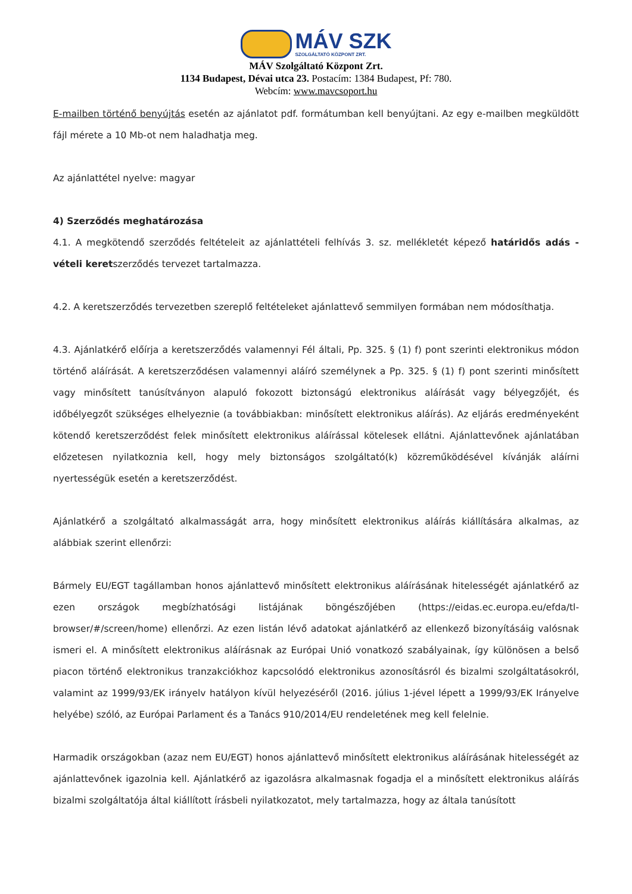MÁV SZK
SZOLGÁLTATÓ KÖZPONT ZRT.
MÁV Szolgáltató Központ Zrt.
1134 Budapest, Dévai utca 23. Postacím: 1384 Budapest, Pf: 780.
Webcím: www.mavcsoport.hu
E-mailben történő benyújtás esetén az ajánlatot pdf. formátumban kell benyújtani. Az egy e-mailben megküldött fájl mérete a 10 Mb-ot nem haladhatja meg.
Az ajánlattétel nyelve: magyar
4) Szerződés meghatározása
4.1. A megkötendő szerződés feltételeit az ajánlattételi felhívás 3. sz. mellékletét képező határidős adás - vételi keretszerződés tervezet tartalmazza.
4.2. A keretszerződés tervezetben szereplő feltételeket ajánlattevő semmilyen formában nem módosíthatja.
4.3. Ajánlatkérő előírja a keretszerződés valamennyi Fél általi, Pp. 325. § (1) f) pont szerinti elektronikus módon történő aláírását. A keretszerződésen valamennyi aláíró személynek a Pp. 325. § (1) f) pont szerinti minősített vagy minősített tanúsítványon alapuló fokozott biztonságú elektronikus aláírását vagy bélyegzőjét, és időbélyegzőt szükséges elhelyeznie (a továbbiakban: minősített elektronikus aláírás). Az eljárás eredményeként kötendő keretszerződést felek minősített elektronikus aláírással kötelesek ellátni. Ajánlattevőnek ajánlatában előzetesen nyilatkoznia kell, hogy mely biztonságos szolgáltató(k) közreműködésével kívánják aláírni nyertességük esetén a keretszerződést.
Ajánlatkérő a szolgáltató alkalmasságát arra, hogy minősített elektronikus aláírás kiállítására alkalmas, az alábbiak szerint ellenőrzi:
Bármely EU/EGT tagállamban honos ajánlattevő minősített elektronikus aláírásának hitelességét ajánlatkérő az ezen országok megbízhatósági listájának böngészőjében (https://eidas.ec.europa.eu/efda/tl-browser/#/screen/home) ellenőrzi. Az ezen listán lévő adatokat ajánlatkérő az ellenkező bizonyításáig valósnak ismeri el. A minősített elektronikus aláírásnak az Európai Unió vonatkozó szabályainak, így különösen a belső piacon történő elektronikus tranzakciókhoz kapcsolódó elektronikus azonosításról és bizalmi szolgáltatásokról, valamint az 1999/93/EK irányelv hatályon kívül helyezéséről (2016. július 1-jével lépett a 1999/93/EK Irányelve helyébe) szóló, az Európai Parlament és a Tanács 910/2014/EU rendeletének meg kell felelnie.
Harmadik országokban (azaz nem EU/EGT) honos ajánlattevő minősített elektronikus aláírásának hitelességét az ajánlattevőnek igazolnia kell. Ajánlatkérő az igazolásra alkalmasnak fogadja el a minősített elektronikus aláírás bizalmi szolgáltatója által kiállított írásbeli nyilatkozatot, mely tartalmazza, hogy az általa tanúsított